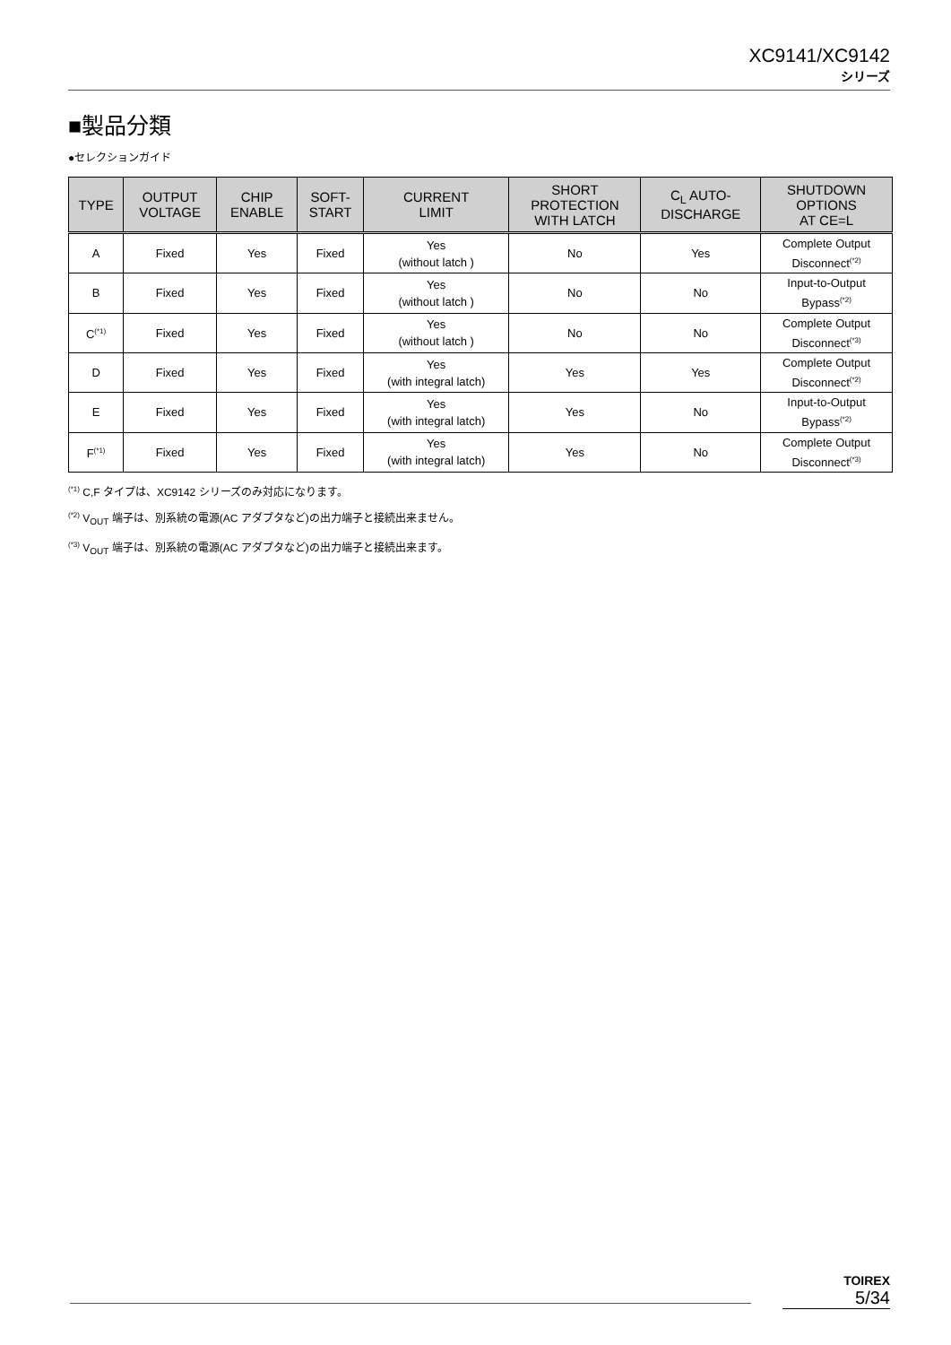XC9141/XC9142
シリーズ
■製品分類
●セレクションガイド
| TYPE | OUTPUT VOLTAGE | CHIP ENABLE | SOFT- START | CURRENT LIMIT | SHORT PROTECTION WITH LATCH | C<sub>L</sub> AUTO- DISCHARGE | SHUTDOWN OPTIONS AT CE=L |
| --- | --- | --- | --- | --- | --- | --- | --- |
| A | Fixed | Yes | Fixed | Yes (without latch ) | No | Yes | Complete Output Disconnect<sup>(*2)</sup> |
| B | Fixed | Yes | Fixed | Yes (without latch ) | No | No | Input-to-Output Bypass<sup>(*2)</sup> |
| C<sup>(*1)</sup> | Fixed | Yes | Fixed | Yes (without latch ) | No | No | Complete Output Disconnect<sup>(*3)</sup> |
| D | Fixed | Yes | Fixed | Yes (with integral latch) | Yes | Yes | Complete Output Disconnect<sup>(*2)</sup> |
| E | Fixed | Yes | Fixed | Yes (with integral latch) | Yes | No | Input-to-Output Bypass<sup>(*2)</sup> |
| F<sup>(*1)</sup> | Fixed | Yes | Fixed | Yes (with integral latch) | Yes | No | Complete Output Disconnect<sup>(*3)</sup> |
<sup>(*1)</sup> C,F タイプは、XC9142 シリーズのみ対応になります。
<sup>(*2)</sup> V<sub>OUT</sub> 端子は、別系統の電源(AC アダプタなど)の出力端子と接続出来ません。
<sup>(*3)</sup> V<sub>OUT</sub> 端子は、別系統の電源(AC アダプタなど)の出力端子と接続出来ます。
TOIREX
5/34